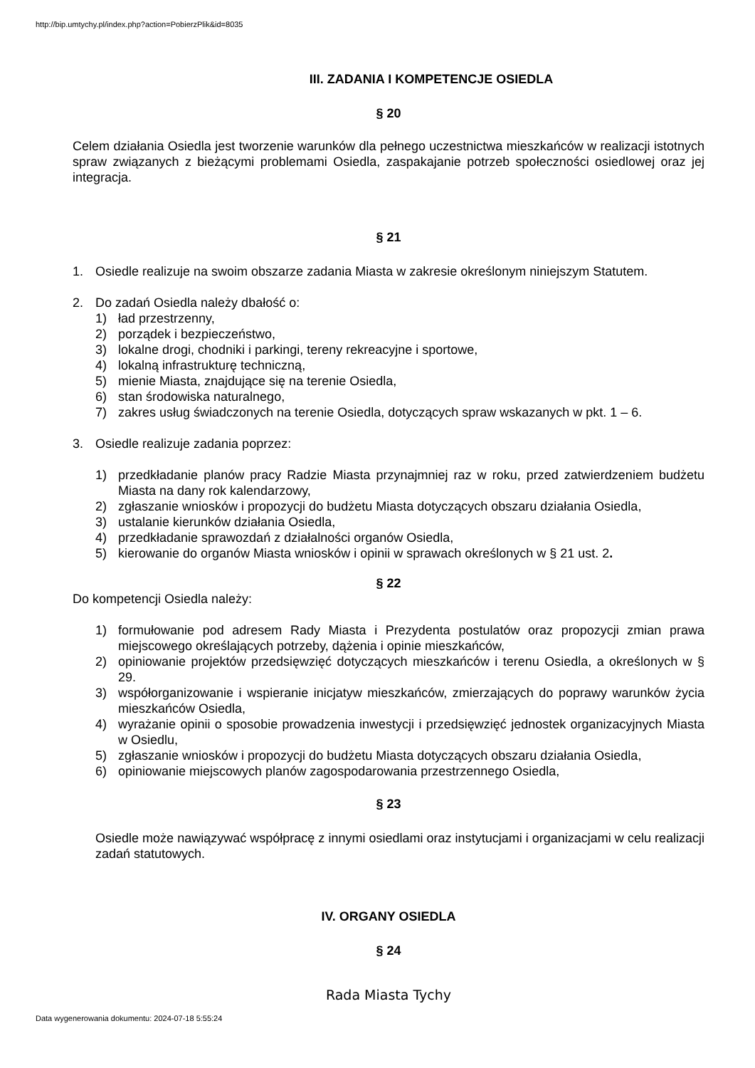http://bip.umtychy.pl/index.php?action=PobierzPlik&id=8035
III. ZADANIA I KOMPETENCJE OSIEDLA
§ 20
Celem działania Osiedla jest tworzenie warunków dla pełnego uczestnictwa mieszkańców w realizacji istotnych spraw związanych z bieżącymi problemami Osiedla, zaspakajanie potrzeb społeczności osiedlowej oraz jej integracja.
§ 21
1. Osiedle realizuje na swoim obszarze zadania Miasta w zakresie określonym niniejszym Statutem.
2. Do zadań Osiedla należy dbałość o:
1) ład przestrzenny,
2) porządek i bezpieczeństwo,
3) lokalne drogi, chodniki i parkingi, tereny rekreacyjne i sportowe,
4) lokalną infrastrukturę techniczną,
5) mienie Miasta, znajdujące się na terenie Osiedla,
6) stan środowiska naturalnego,
7) zakres usług świadczonych na terenie Osiedla, dotyczących spraw wskazanych w pkt. 1 – 6.
3. Osiedle realizuje zadania poprzez:
1) przedkładanie planów pracy Radzie Miasta przynajmniej raz w roku, przed zatwierdzeniem budżetu Miasta na dany rok kalendarzowy,
2) zgłaszanie wniosków i propozycji do budżetu Miasta dotyczących obszaru działania Osiedla,
3) ustalanie kierunków działania Osiedla,
4) przedkładanie sprawozdań z działalności organów Osiedla,
5) kierowanie do organów Miasta wniosków i opinii w sprawach określonych w § 21 ust. 2.
§ 22
Do kompetencji Osiedla należy:
1) formułowanie pod adresem Rady Miasta i Prezydenta postulatów oraz propozycji zmian prawa miejscowego określających potrzeby, dążenia i opinie mieszkańców,
2) opiniowanie projektów przedsięwzięć dotyczących mieszkańców i terenu Osiedla, a określonych w § 29.
3) współorganizowanie i wspieranie inicjatyw mieszkańców, zmierzających do poprawy warunków życia mieszkańców Osiedla,
4) wyrażanie opinii o sposobie prowadzenia inwestycji i przedsięwzięć jednostek organizacyjnych Miasta w Osiedlu,
5) zgłaszanie wniosków i propozycji do budżetu Miasta dotyczących obszaru działania Osiedla,
6) opiniowanie miejscowych planów zagospodarowania przestrzennego Osiedla,
§ 23
Osiedle może nawiązywać współpracę z innymi osiedlami oraz instytucjami i organizacjami w celu realizacji zadań statutowych.
IV. ORGANY OSIEDLA
§ 24
Rada Miasta Tychy
Data wygenerowania dokumentu: 2024-07-18 5:55:24